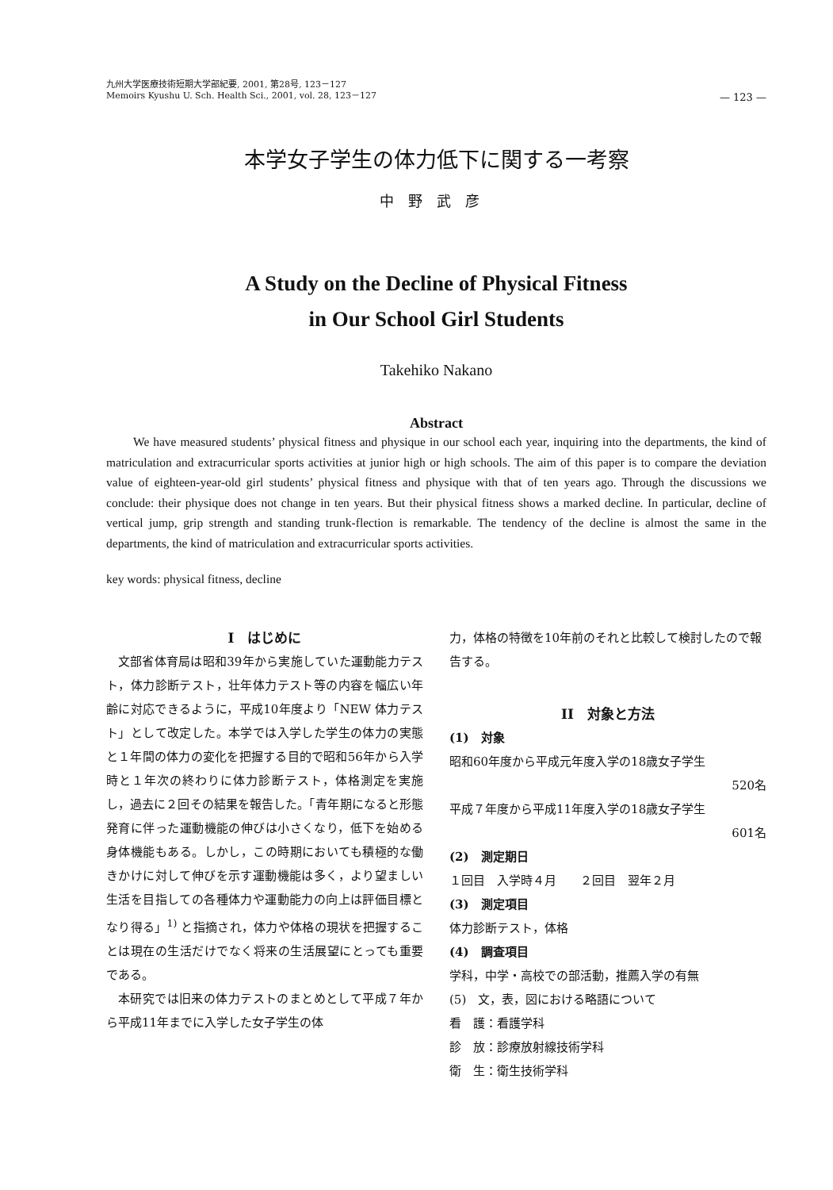九州大学医療技術短期大学部紀要, 2001, 第28号, 123－127
Memoirs Kyushu U. Sch. Health Sci., 2001, vol. 28, 123－127
— 123 —
本学女子学生の体力低下に関する一考察
中野武彦
A Study on the Decline of Physical Fitness
in Our School Girl Students
Takehiko Nakano
Abstract
We have measured students’ physical fitness and physique in our school each year, inquiring into the departments, the kind of matriculation and extracurricular sports activities at junior high or high schools. The aim of this paper is to compare the deviation value of eighteen-year-old girl students’ physical fitness and physique with that of ten years ago. Through the discussions we conclude: their physique does not change in ten years. But their physical fitness shows a marked decline. In particular, decline of vertical jump, grip strength and standing trunk-flection is remarkable. The tendency of the decline is almost the same in the departments, the kind of matriculation and extracurricular sports activities.
key words: physical fitness, decline
I　はじめに
文部省体育局は昭和39年から実施していた運動能力テスト，体力診断テスト，壮年体力テスト等の内容を幅広い年齢に対応できるように，平成10年度より「NEW 体力テスト」として改定した。本学では入学した学生の体力の実態と１年間の体力の変化を把握する目的で昭和56年から入学時と１年次の終わりに体力診断テスト，体格測定を実施し，過去に２回その結果を報告した。「青年期になると形態発育に伴った運動機能の伸びは小さくなり，低下を始める身体機能もある。しかし，この時期においても積極的な働きかけに対して伸びを示す運動機能は多く，より望ましい生活を目指しての各種体力や運動能力の向上は評価目標となり得る」<sup>1)</sup> と指摘され，体力や体格の現状を把握することは現在の生活だけでなく将来の生活展望にとっても重要である。
本研究では旧来の体力テストのまとめとして平成７年から平成11年までに入学した女子学生の体
力，体格の特徴を10年前のそれと比較して検討したので報告する。
II　対象と方法
(1)　対象
昭和60年度から平成元年度入学の18歳女子学生
520名
平成７年度から平成11年度入学の18歳女子学生
601名
(2)　測定期日
１回目　入学時４月　　２回目　翌年２月
(3)　測定項目
体力診断テスト，体格
(4)　調査項目
学科，中学・高校での部活動，推薦入学の有無
(5)　文，表，図における略語について
看　護：看護学科
診　放：診療放射線技術学科
衛　生：衛生技術学科